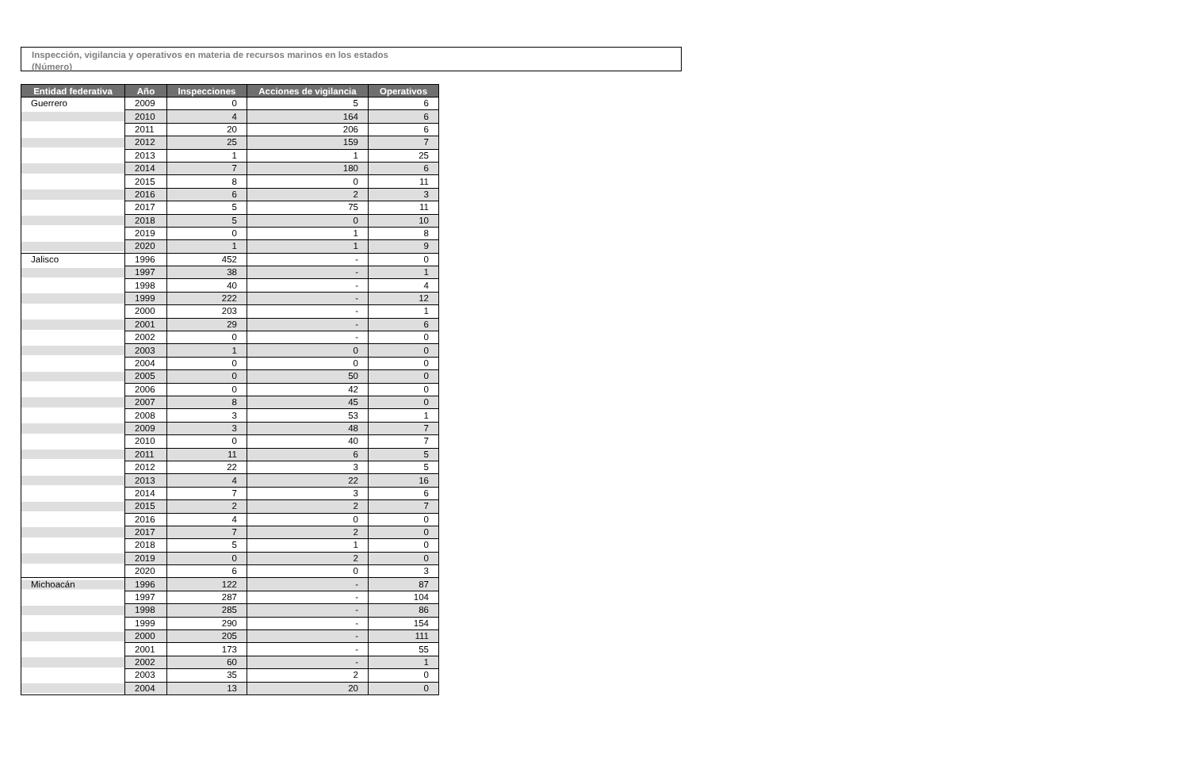Inspección, vigilancia y operativos en materia de recursos marinos en los estados
(Número)
| Entidad federativa | Año | Inspecciones | Acciones de vigilancia | Operativos |
| --- | --- | --- | --- | --- |
| Guerrero | 2009 | 0 | 5 | 6 |
| | 2010 | 4 | 164 | 6 |
| | 2011 | 20 | 206 | 6 |
| | 2012 | 25 | 159 | 7 |
| | 2013 | 1 | 1 | 25 |
| | 2014 | 7 | 180 | 6 |
| | 2015 | 8 | 0 | 11 |
| | 2016 | 6 | 2 | 3 |
| | 2017 | 5 | 75 | 11 |
| | 2018 | 5 | 0 | 10 |
| | 2019 | 0 | 1 | 8 |
| | 2020 | 1 | 1 | 9 |
| Jalisco | 1996 | 452 | - | 0 |
| | 1997 | 38 | - | 1 |
| | 1998 | 40 | - | 4 |
| | 1999 | 222 | - | 12 |
| | 2000 | 203 | - | 1 |
| | 2001 | 29 | - | 6 |
| | 2002 | 0 | - | 0 |
| | 2003 | 1 | 0 | 0 |
| | 2004 | 0 | 0 | 0 |
| | 2005 | 0 | 50 | 0 |
| | 2006 | 0 | 42 | 0 |
| | 2007 | 8 | 45 | 0 |
| | 2008 | 3 | 53 | 1 |
| | 2009 | 3 | 48 | 7 |
| | 2010 | 0 | 40 | 7 |
| | 2011 | 11 | 6 | 5 |
| | 2012 | 22 | 3 | 5 |
| | 2013 | 4 | 22 | 16 |
| | 2014 | 7 | 3 | 6 |
| | 2015 | 2 | 2 | 7 |
| | 2016 | 4 | 0 | 0 |
| | 2017 | 7 | 2 | 0 |
| | 2018 | 5 | 1 | 0 |
| | 2019 | 0 | 2 | 0 |
| | 2020 | 6 | 0 | 3 |
| Michoacán | 1996 | 122 | - | 87 |
| | 1997 | 287 | - | 104 |
| | 1998 | 285 | - | 86 |
| | 1999 | 290 | - | 154 |
| | 2000 | 205 | - | 111 |
| | 2001 | 173 | - | 55 |
| | 2002 | 60 | - | 1 |
| | 2003 | 35 | 2 | 0 |
| | 2004 | 13 | 20 | 0 |